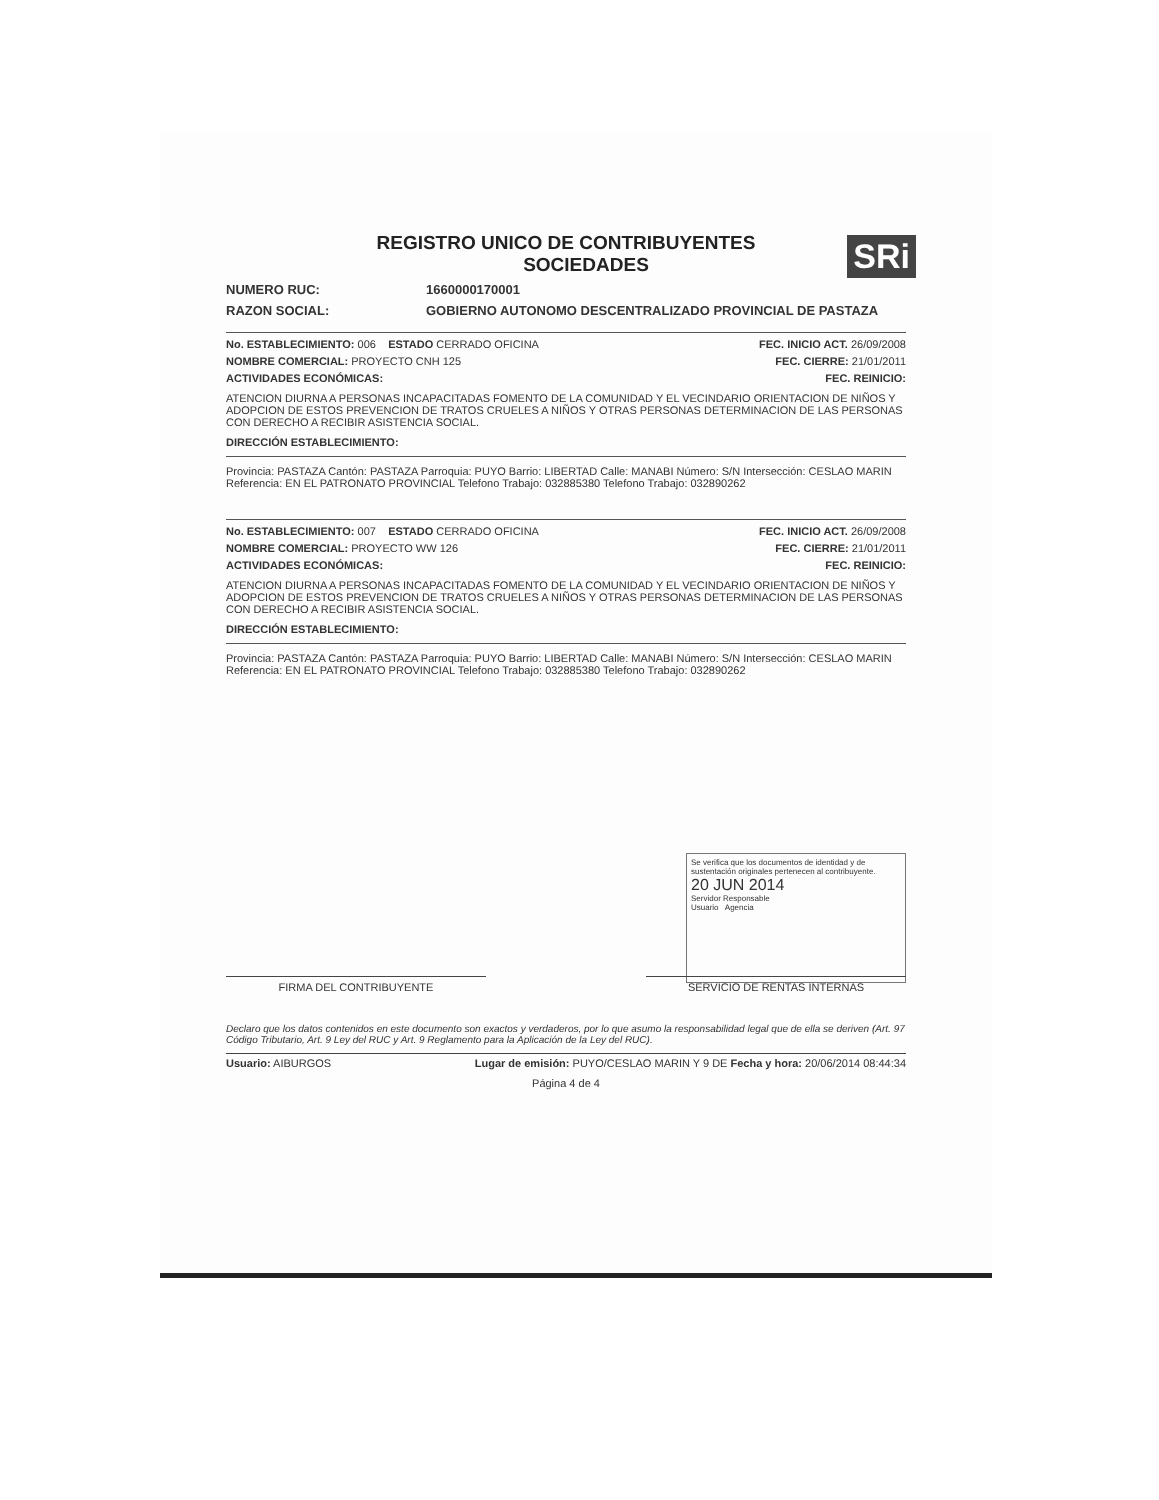REGISTRO UNICO DE CONTRIBUYENTES
SOCIEDADES
SRi
NUMERO RUC: 1660000170001
RAZON SOCIAL: GOBIERNO AUTONOMO DESCENTRALIZADO PROVINCIAL DE PASTAZA
No. ESTABLECIMIENTO: 006 ESTADO CERRADO OFICINA FEC. INICIO ACT. 26/09/2008
NOMBRE COMERCIAL: PROYECTO CNH 125 FEC. CIERRE: 21/01/2011
ACTIVIDADES ECONÓMICAS: FEC. REINICIO:
ATENCION DIURNA A PERSONAS INCAPACITADAS FOMENTO DE LA COMUNIDAD Y EL VECINDARIO ORIENTACION DE NIÑOS Y ADOPCION DE ESTOS PREVENCION DE TRATOS CRUELES A NIÑOS Y OTRAS PERSONAS DETERMINACION DE LAS PERSONAS CON DERECHO A RECIBIR ASISTENCIA SOCIAL.
DIRECCIÓN ESTABLECIMIENTO:
Provincia: PASTAZA Cantón: PASTAZA Parroquia: PUYO Barrio: LIBERTAD Calle: MANABI Número: S/N Intersección: CESLAO MARIN Referencia: EN EL PATRONATO PROVINCIAL Telefono Trabajo: 032885380 Telefono Trabajo: 032890262
No. ESTABLECIMIENTO: 007 ESTADO CERRADO OFICINA FEC. INICIO ACT. 26/09/2008
NOMBRE COMERCIAL: PROYECTO WW 126 FEC. CIERRE: 21/01/2011
ACTIVIDADES ECONÓMICAS: FEC. REINICIO:
ATENCION DIURNA A PERSONAS INCAPACITADAS FOMENTO DE LA COMUNIDAD Y EL VECINDARIO ORIENTACION DE NIÑOS Y ADOPCION DE ESTOS PREVENCION DE TRATOS CRUELES A NIÑOS Y OTRAS PERSONAS DETERMINACION DE LAS PERSONAS CON DERECHO A RECIBIR ASISTENCIA SOCIAL.
DIRECCIÓN ESTABLECIMIENTO:
Provincia: PASTAZA Cantón: PASTAZA Parroquia: PUYO Barrio: LIBERTAD Calle: MANABI Número: S/N Intersección: CESLAO MARIN Referencia: EN EL PATRONATO PROVINCIAL Telefono Trabajo: 032885380 Telefono Trabajo: 032890262
FIRMA DEL CONTRIBUYENTE SERVICIO DE RENTAS INTERNAS
Se verifica que los documentos de identidad y de sustentación originales pertenecen al contribuyente.
20 JUN 2014
Servidor Responsable
Usuario Agencia
Declaro que los datos contenidos en este documento son exactos y verdaderos, por lo que asumo la responsabilidad legal que de ella se deriven (Art. 97 Código Tributario, Art. 9 Ley del RUC y Art. 9 Reglamento para la Aplicación de la Ley del RUC).
Usuario: AIBURGOS Lugar de emisión: PUYO/CESLAO MARIN Y 9 DE Fecha y hora: 20/06/2014 08:44:34
Página 4 de 4